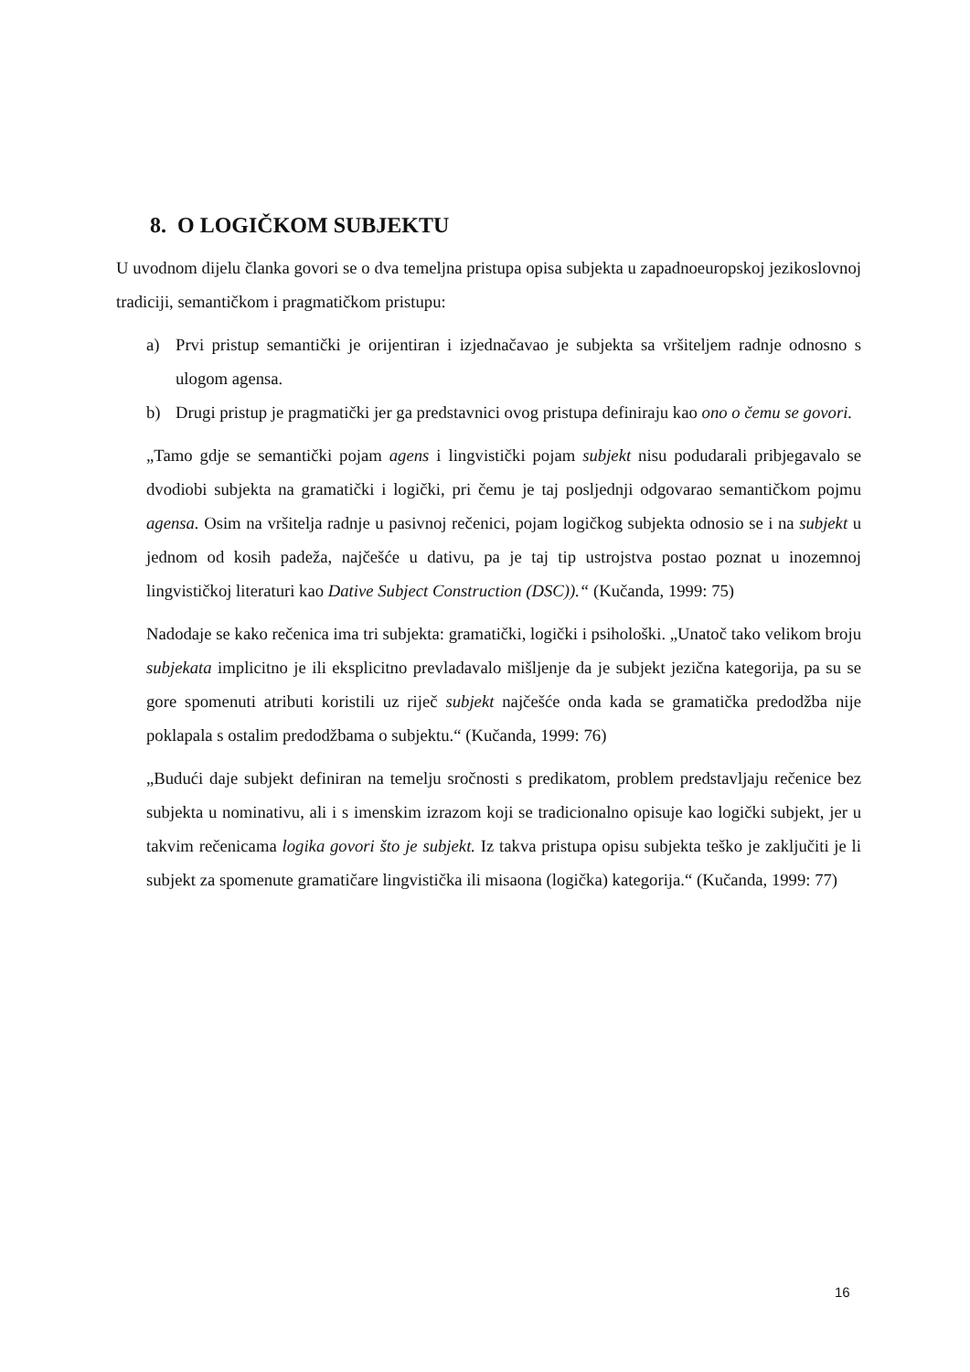8. O LOGIČKOM SUBJEKTU
U uvodnom dijelu članka govori se o dva temeljna pristupa opisa subjekta u zapadnoeuropskoj jezikoslovnoj tradiciji, semantičkom i pragmatičkom pristupu:
a) Prvi pristup semantički je orijentiran i izjednačavao je subjekta sa vršiteljem radnje odnosno s ulogom agensa.
b) Drugi pristup je pragmatički jer ga predstavnici ovog pristupa definiraju kao ono o čemu se govori.
„Tamo gdje se semantički pojam agens i lingvistički pojam subjekt nisu podudarali pribjegavalo se dvodiobi subjekta na gramatički i logički, pri čemu je taj posljednji odgovarao semantičkom pojmu agensa. Osim na vršitelja radnje u pasivnoj rečenici, pojam logičkog subjekta odnosio se i na subjekt u jednom od kosih padeža, najčešće u dativu, pa je taj tip ustrojstva postao poznat u inozemnoj lingvističkoj literaturi kao Dative Subject Construction (DSC)).“ (Kučanda, 1999: 75)
Nadodaje se kako rečenica ima tri subjekta: gramatički, logički i psihološki. „Unatoč tako velikom broju subjekata implicitno je ili eksplicitno prevladavalo mišljenje da je subjekt jezična kategorija, pa su se gore spomenuti atributi koristili uz riječ subjekt najčešće onda kada se gramatička predodžba nije poklapala s ostalim predodžbama o subjektu.“ (Kučanda, 1999: 76)
„Budući daje subjekt definiran na temelju sročnosti s predikatom, problem predstavljaju rečenice bez subjekta u nominativu, ali i s imenskim izrazom koji se tradicionalno opisuje kao logički subjekt, jer u takvim rečenicama logika govori što je subjekt. Iz takva pristupa opisu subjekta teško je zaključiti je li subjekt za spomenute gramatičare lingvistička ili misaona (logička) kategorija.“ (Kučanda, 1999: 77)
16